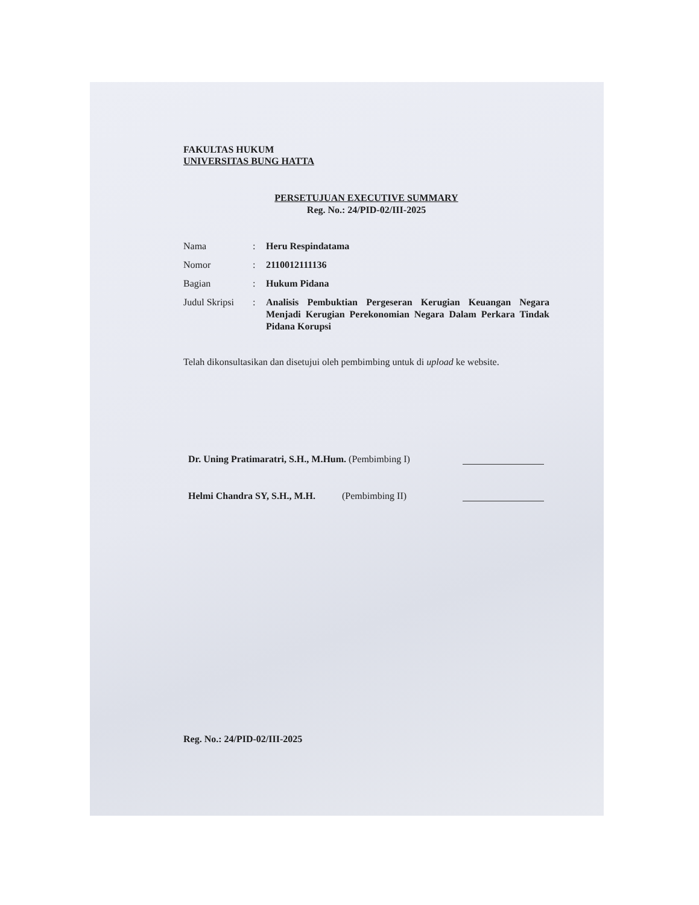FAKULTAS HUKUM
UNIVERSITAS BUNG HATTA
PERSETUJUAN EXECUTIVE SUMMARY
Reg. No.: 24/PID-02/III-2025
Nama : Heru Respindatama
Nomor : 2110012111136
Bagian : Hukum Pidana
Judul Skripsi
: Analisis Pembuktian Pergeseran Kerugian Keuangan Negara Menjadi Kerugian Perekonomian Negara Dalam Perkara Tindak Pidana Korupsi
Telah dikonsultasikan dan disetujui oleh pembimbing untuk di upload ke website.
Dr. Uning Pratimaratri, S.H., M.Hum. (Pembimbing I)
Helmi Chandra SY, S.H., M.H. (Pembimbing II)
Reg. No.: 24/PID-02/III-2025